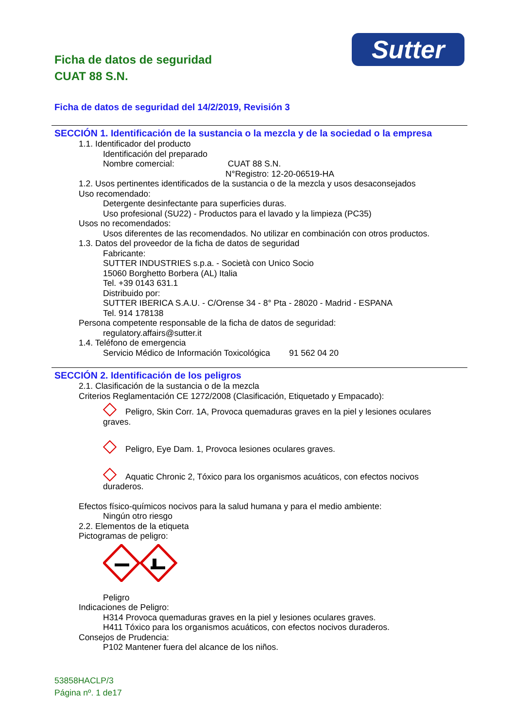Sutter
Ficha de datos de seguridad
CUAT 88 S.N.
Ficha de datos de seguridad del 14/2/2019, Revisión 3
SECCIÓN 1. Identificación de la sustancia o la mezcla y de la sociedad o la empresa
1.1. Identificador del producto
Identificación del preparado
Nombre comercial: CUAT 88 S.N.
N°Registro: 12-20-06519-HA
1.2. Usos pertinentes identificados de la sustancia o de la mezcla y usos desaconsejados
Uso recomendado:
Detergente desinfectante para superficies duras.
Uso profesional (SU22) - Productos para el lavado y la limpieza (PC35)
Usos no recomendados:
Usos diferentes de las recomendados. No utilizar en combinación con otros productos.
1.3. Datos del proveedor de la ficha de datos de seguridad
Fabricante:
SUTTER INDUSTRIES s.p.a. - Società con Unico Socio
15060 Borghetto Borbera (AL) Italia
Tel. +39 0143 631.1
Distribuido por:
SUTTER IBERICA S.A.U. - C/Orense 34 - 8° Pta - 28020 - Madrid - ESPANA
Tel. 914 178138
Persona competente responsable de la ficha de datos de seguridad:
regulatory.affairs@sutter.it
1.4. Teléfono de emergencia
Servicio Médico de Información Toxicológica 91 562 04 20
SECCIÓN 2. Identificación de los peligros
2.1. Clasificación de la sustancia o de la mezcla
Criterios Reglamentación CE 1272/2008 (Clasificación, Etiquetado y Empacado):
Peligro, Skin Corr. 1A, Provoca quemaduras graves en la piel y lesiones oculares graves.
Peligro, Eye Dam. 1, Provoca lesiones oculares graves.
Aquatic Chronic 2, Tóxico para los organismos acuáticos, con efectos nocivos duraderos.
Efectos físico-químicos nocivos para la salud humana y para el medio ambiente:
Ningún otro riesgo
2.2. Elementos de la etiqueta
Pictogramas de peligro:
Peligro
Indicaciones de Peligro:
H314 Provoca quemaduras graves en la piel y lesiones oculares graves.
H411 Tóxico para los organismos acuáticos, con efectos nocivos duraderos.
Consejos de Prudencia:
P102 Mantener fuera del alcance de los niños.
53858HACLP/3
Página nº. 1 de17